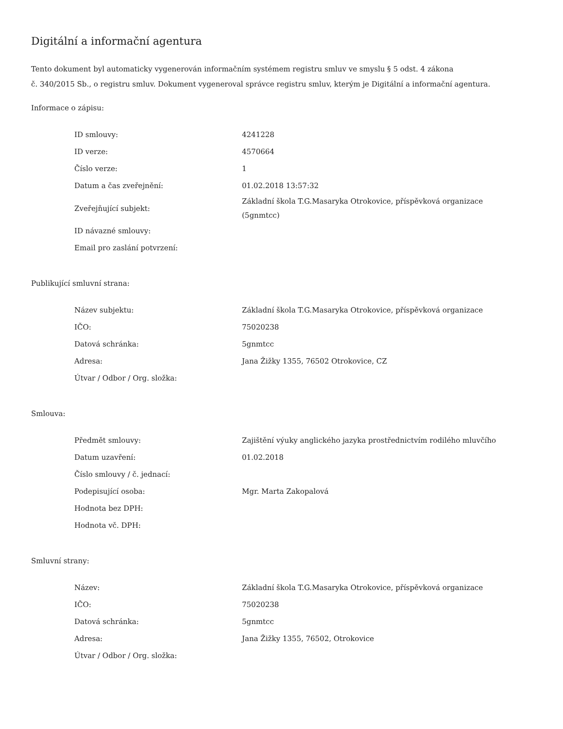Digitální a informační agentura
Tento dokument byl automaticky vygenerován informačním systémem registru smluv ve smyslu § 5 odst. 4 zákona
č. 340/2015 Sb., o registru smluv. Dokument vygeneroval správce registru smluv, kterým je Digitální a informační agentura.
Informace o zápisu:
| ID smlouvy: | 4241228 |
| ID verze: | 4570664 |
| Číslo verze: | 1 |
| Datum a čas zveřejnění: | 01.02.2018 13:57:32 |
| Zveřejňující subjekt: | Základní škola T.G.Masaryka Otrokovice, příspěvková organizace (5gnmtcc) |
| ID návazné smlouvy: | |
| Email pro zaslání potvrzení: | |
Publikující smluvní strana:
| Název subjektu: | Základní škola T.G.Masaryka Otrokovice, příspěvková organizace |
| IČO: | 75020238 |
| Datová schránka: | 5gnmtcc |
| Adresa: | Jana Žižky 1355, 76502 Otrokovice, CZ |
| Útvar / Odbor / Org. složka: | |
Smlouva:
| Předmět smlouvy: | Zajištění výuky anglického jazyka prostřednictvím rodilého mluvčího |
| Datum uzavření: | 01.02.2018 |
| Číslo smlouvy / č. jednací: | |
| Podepisující osoba: | Mgr. Marta Zakopalová |
| Hodnota bez DPH: | |
| Hodnota vč. DPH: | |
Smluvní strany:
| Název: | Základní škola T.G.Masaryka Otrokovice, příspěvková organizace |
| IČO: | 75020238 |
| Datová schránka: | 5gnmtcc |
| Adresa: | Jana Žižky 1355, 76502, Otrokovice |
| Útvar / Odbor / Org. složka: | |